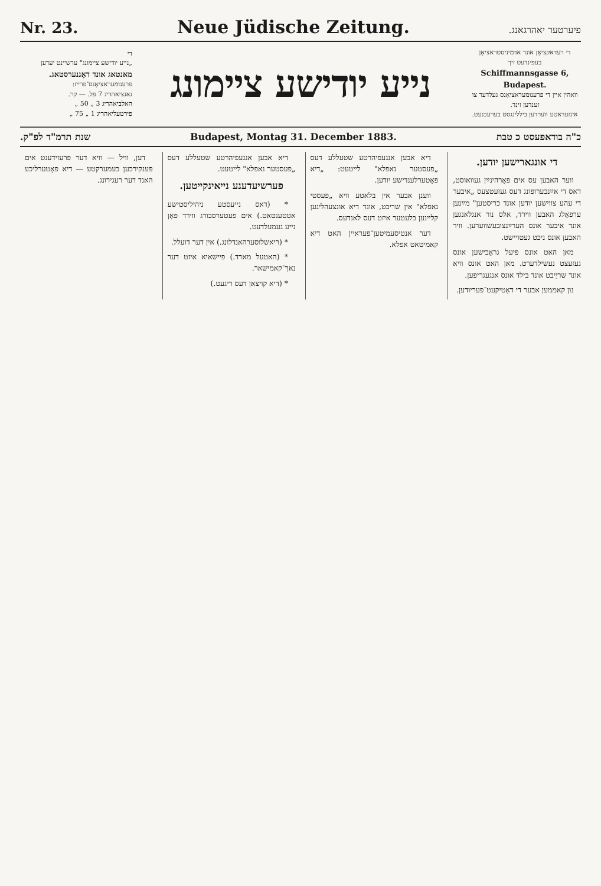Nr. 23. Neue Jüdische Zeitung. פיערטער יאהרגאנג.
די
„נייע יודישע ציימונג" ערשיינט יעדען
מאנטאג אונד דאָננערסטאג.
פרענומעראציאָנס־פרייז:
גאנציאהריג 7 פל. — קר.
האלביאהריג 3 „ 50 „
פירטעליאהריג 1 „ 75 „
נייע יודישע ציימונג
די רעדאקציאָן אונד אדמיניסטראציאָן בעפינדעט זיך
Schiffmannsgasse 6, Budapest.
וואהין איין די פרענומעראציאָנס געלדער צו זענדען זינד.
אינזעראטע ווערדען ביללינגסט בערעכנעט.
שנת תרמ"ד לפ"ק. Budapest, Montag 31. December 1883. כ"ה בודאפעסט כ טבת
די אונגארישען יודען.
ווער האבען עס אים פאָרהינײַן געוואוסט, דאס די אײַנבערופונג דעס געזעטצעס „איבער די עהע צווישען יודען אונד כריסטען" מײַנען ערפאָלג האבען ווירד, אלס נור אנגלאנגען אונד איבער אונס הערײַנצובעשווערען. וויר האבען אונס ניכט געטויישט.
מאן האט אונס פיעל גראָבישען אונס געזעצט נעשילדערט. מאן האט אונס וויא אונד שריַיבט אונד בילד אונס אנגעגריפען.
נון קאממען אבער די דאַטיקעט־פעריודען.
דיא אבען אנגעפיהרטע שטעללע דעס „פעסטער נאפלא" לייטעט: „דיא פאָטערלענדישע יודען.
ווענן אבער אין בלאטע וויא „פעסטי נאפלא" אין שריבט, אונד דיא אונצעהליגען קליינען בלעטער איזט דעס לאנדעס.
דער אנטיסעמיטען־פעראיין האט דיא קאמיטאט אפלא.
דיא אבען אנגעפיהרטע שטעללע דעס „פעסטער נאפלא" לייטעט.
פערשיעדענע נייאינקייטען.
* (דאס נייעסטע ניהיליסטישע אטטענטאט.) אים פעטערסבורג ווירד פאָן נייע געמעלדעט.
* (ריאשלוסערהאנדלונג.) אין דער דועלל.
* (האטעל מארד.) פיישאיא איזט דער נאך־קאמישאר.
* (דיא קויצאן דעס ריגעט.)
דען, וויל — וויא דער פרעזידענט אים פּענקירכען בעמערקטע — דיא פאָטערליכע האנד דער רעגירונג.